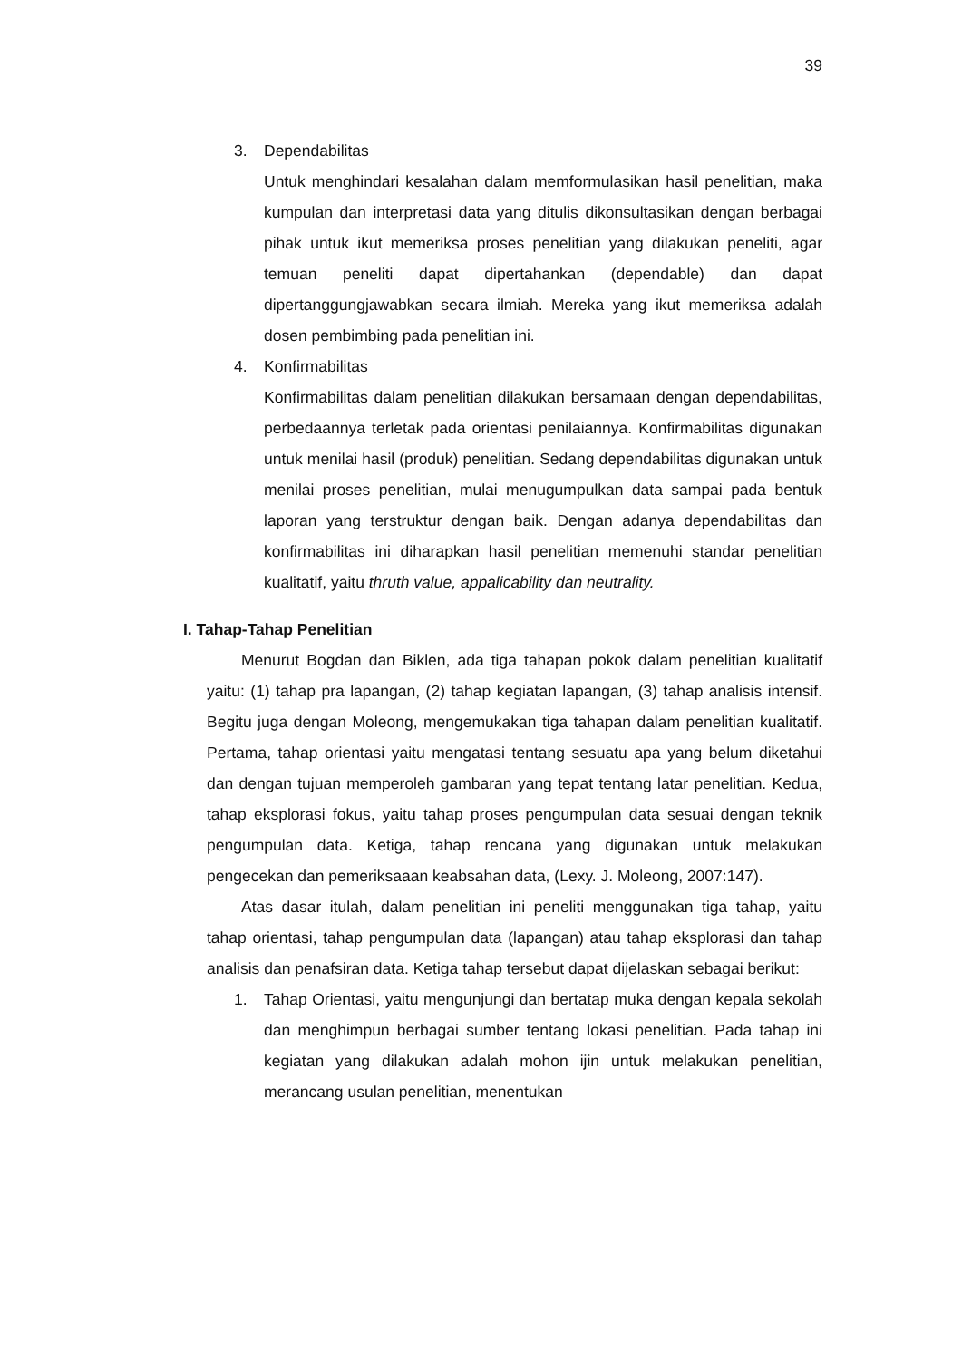39
3. Dependabilitas
Untuk menghindari kesalahan dalam memformulasikan hasil penelitian, maka kumpulan dan interpretasi data yang ditulis dikonsultasikan dengan berbagai pihak untuk ikut memeriksa proses penelitian yang dilakukan peneliti, agar temuan peneliti dapat dipertahankan (dependable) dan dapat dipertanggungjawabkan secara ilmiah. Mereka yang ikut memeriksa adalah dosen pembimbing pada penelitian ini.
4. Konfirmabilitas
Konfirmabilitas dalam penelitian dilakukan bersamaan dengan dependabilitas, perbedaannya terletak pada orientasi penilaiannya. Konfirmabilitas digunakan untuk menilai hasil (produk) penelitian. Sedang dependabilitas digunakan untuk menilai proses penelitian, mulai menugumpulkan data sampai pada bentuk laporan yang terstruktur dengan baik. Dengan adanya dependabilitas dan konfirmabilitas ini diharapkan hasil penelitian memenuhi standar penelitian kualitatif, yaitu thruth value, appalicability dan neutrality.
I. Tahap-Tahap Penelitian
Menurut Bogdan dan Biklen, ada tiga tahapan pokok dalam penelitian kualitatif yaitu: (1) tahap pra lapangan, (2) tahap kegiatan lapangan, (3) tahap analisis intensif. Begitu juga dengan Moleong, mengemukakan tiga tahapan dalam penelitian kualitatif. Pertama, tahap orientasi yaitu mengatasi tentang sesuatu apa yang belum diketahui dan dengan tujuan memperoleh gambaran yang tepat tentang latar penelitian. Kedua, tahap eksplorasi fokus, yaitu tahap proses pengumpulan data sesuai dengan teknik pengumpulan data. Ketiga, tahap rencana yang digunakan untuk melakukan pengecekan dan pemeriksaaan keabsahan data, (Lexy. J. Moleong, 2007:147).
Atas dasar itulah, dalam penelitian ini peneliti menggunakan tiga tahap, yaitu tahap orientasi, tahap pengumpulan data (lapangan) atau tahap eksplorasi dan tahap analisis dan penafsiran data. Ketiga tahap tersebut dapat dijelaskan sebagai berikut:
1. Tahap Orientasi, yaitu mengunjungi dan bertatap muka dengan kepala sekolah dan menghimpun berbagai sumber tentang lokasi penelitian. Pada tahap ini kegiatan yang dilakukan adalah mohon ijin untuk melakukan penelitian, merancang usulan penelitian, menentukan